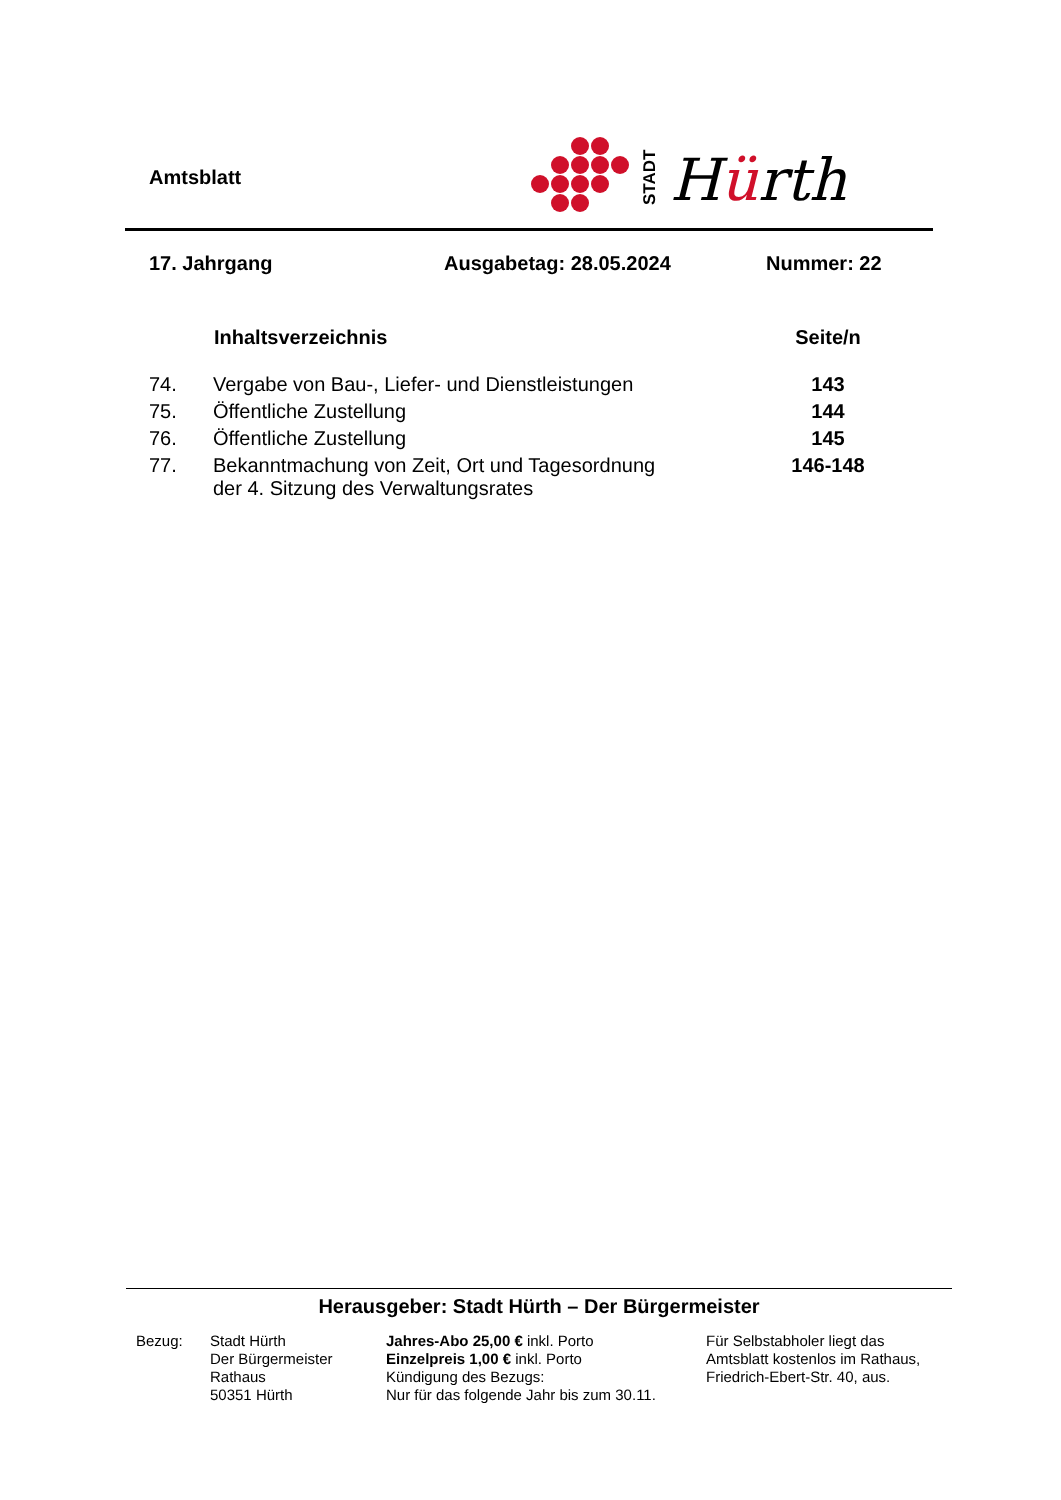Amtsblatt
STADT
Hürth
17. Jahrgang Ausgabetag: 28.05.2024 Nummer: 22
| | Inhaltsverzeichnis | Seite/n |
| --- | --- | --- |
| 74. | Vergabe von Bau-, Liefer- und Dienstleistungen | 143 |
| 75. | Öffentliche Zustellung | 144 |
| 76. | Öffentliche Zustellung | 145 |
| 77. | Bekanntmachung von Zeit, Ort und Tagesordnung der 4. Sitzung des Verwaltungsrates | 146-148 |
Herausgeber: Stadt Hürth – Der Bürgermeister
Bezug: Stadt Hürth
Der Bürgermeister
Rathaus
50351 Hürth
Jahres-Abo 25,00 € inkl. Porto
Einzelpreis 1,00 € inkl. Porto
Kündigung des Bezugs:
Nur für das folgende Jahr bis zum 30.11.
Für Selbstabholer liegt das
Amtsblatt kostenlos im Rathaus,
Friedrich-Ebert-Str. 40, aus.